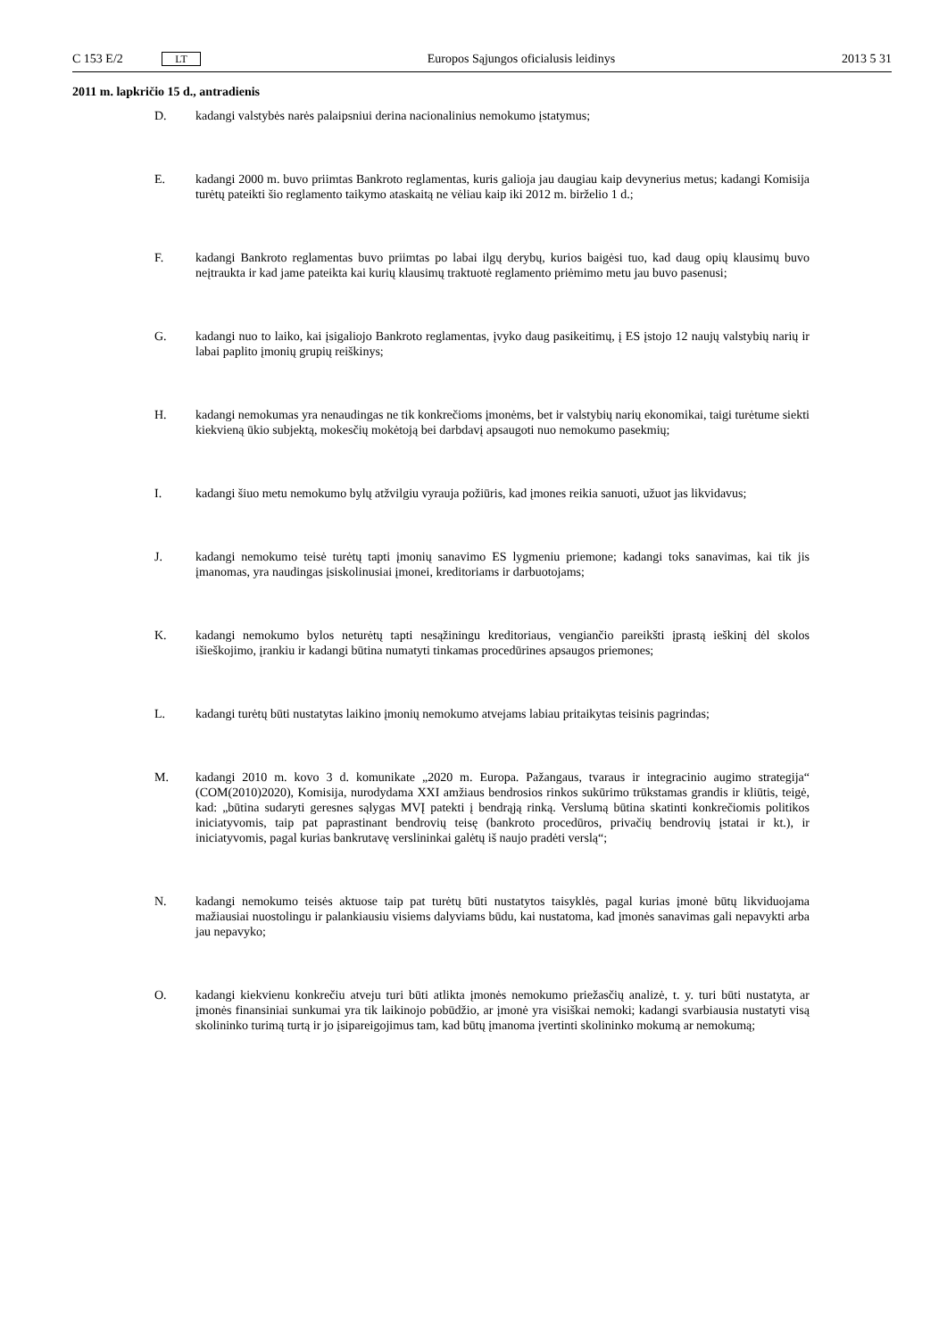C 153 E/2 LT Europos Sąjungos oficialusis leidinys 2013 5 31
2011 m. lapkričio 15 d., antradienis
D. kadangi valstybės narės palaipsniui derina nacionalinius nemokumo įstatymus;
E. kadangi 2000 m. buvo priimtas Bankroto reglamentas, kuris galioja jau daugiau kaip devynerius metus; kadangi Komisija turėtų pateikti šio reglamento taikymo ataskaitą ne vėliau kaip iki 2012 m. birželio 1 d.;
F. kadangi Bankroto reglamentas buvo priimtas po labai ilgų derybų, kurios baigėsi tuo, kad daug opių klausimų buvo neįtraukta ir kad jame pateikta kai kurių klausimų traktuotė reglamento priėmimo metu jau buvo pasenusi;
G. kadangi nuo to laiko, kai įsigaliojo Bankroto reglamentas, įvyko daug pasikeitimų, į ES įstojo 12 naujų valstybių narių ir labai paplito įmonių grupių reiškinys;
H. kadangi nemokumas yra nenaudingas ne tik konkrečioms įmonėms, bet ir valstybių narių ekonomikai, taigi turėtume siekti kiekvieną ūkio subjektą, mokesčių mokėtoją bei darbdavį apsaugoti nuo nemokumo pasekmių;
I. kadangi šiuo metu nemokumo bylų atžvilgiu vyrauja požiūris, kad įmones reikia sanuoti, užuot jas likvidavus;
J. kadangi nemokumo teisė turėtų tapti įmonių sanavimo ES lygmeniu priemone; kadangi toks sanavimas, kai tik jis įmanomas, yra naudingas įsiskolinusiai įmonei, kreditoriams ir darbuotojams;
K. kadangi nemokumo bylos neturėtų tapti nesąžiningu kreditoriaus, vengiančio pareikšti įprastą ieškinį dėl skolos išieškojimo, įrankiu ir kadangi būtina numatyti tinkamas procedūrines apsaugos priemones;
L. kadangi turėtų būti nustatytas laikino įmonių nemokumo atvejams labiau pritaikytas teisinis pagrindas;
M. kadangi 2010 m. kovo 3 d. komunikate „2020 m. Europa. Pažangaus, tvaraus ir integracinio augimo strategija“ (COM(2010)2020), Komisija, nurodydama XXI amžiaus bendrosios rinkos sukūrimo trūkstamas grandis ir kliūtis, teigė, kad: „būtina sudaryti geresnes sąlygas MVĮ patekti į bendrąją rinką. Verslumą būtina skatinti konkrečiomis politikos iniciatyvomis, taip pat paprastinant bendrovių teisę (bankroto procedūros, privačių bendrovių įstatai ir kt.), ir iniciatyvomis, pagal kurias bankrutavę verslininkai galėtų iš naujo pradėti verslą“;
N. kadangi nemokumo teisės aktuose taip pat turėtų būti nustatytos taisyklės, pagal kurias įmonė būtų likviduojama mažiausiai nuostolingu ir palankiausiu visiems dalyviams būdu, kai nustatoma, kad įmonės sanavimas gali nepavykti arba jau nepavyko;
O. kadangi kiekvienu konkrečiu atveju turi būti atlikta įmonės nemokumo priežasčių analizė, t. y. turi būti nustatyta, ar įmonės finansiniai sunkumai yra tik laikinojo pobūdžio, ar įmonė yra visiškai nemoki; kadangi svarbiausia nustatyti visą skolininko turimą turtą ir jo įsipareigojimus tam, kad būtų įmanoma įvertinti skolininko mokumą ar nemokumą;